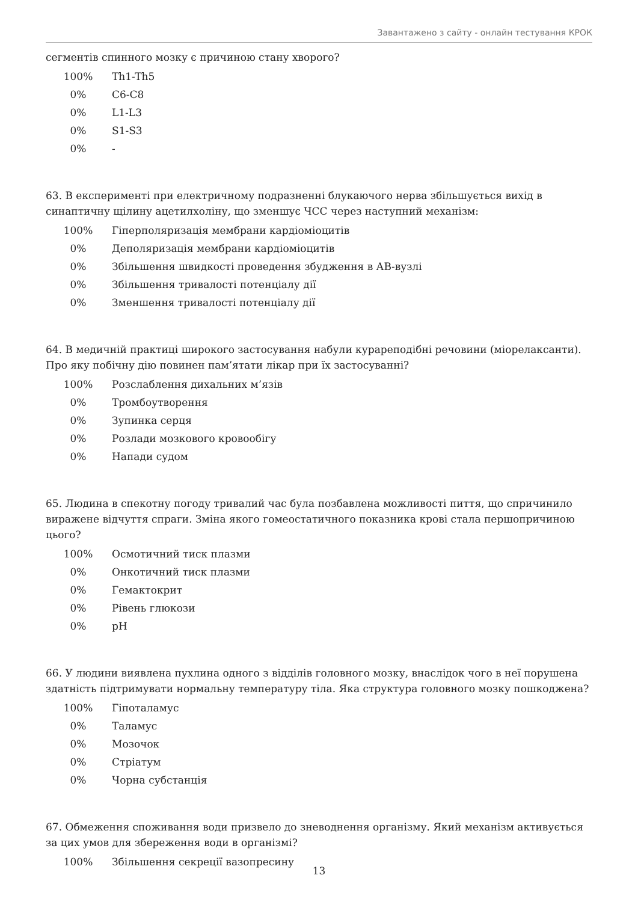Завантажено з сайту - онлайн тестування КРОК
сегментів спинного мозку є причиною стану хворого?
| 100% | Th1-Th5 |
| 0% | C6-C8 |
| 0% | L1-L3 |
| 0% | S1-S3 |
| 0% | - |
63. В експерименті при електричному подразненні блукаючого нерва збільшується вихід в синаптичну щілину ацетилхоліну, що зменшує ЧСС через наступний механізм:
| 100% | Гіперполяризація мембрани кардіоміоцитів |
| 0% | Деполяризація мембрани кардіоміоцитів |
| 0% | Збільшення швидкості проведення збудження в АВ-вузлі |
| 0% | Збільшення тривалості потенціалу дії |
| 0% | Зменшення тривалості потенціалу дії |
64. В медичній практиці широкого застосування набули курареподібні речовини (міорелаксанти). Про яку побічну дію повинен пам’ятати лікар при їх застосуванні?
| 100% | Розслаблення дихальних м’язів |
| 0% | Тромбоутворення |
| 0% | Зупинка серця |
| 0% | Розлади мозкового кровообігу |
| 0% | Напади судом |
65. Людина в спекотну погоду тривалий час була позбавлена можливості пиття, що спричинило виражене відчуття спраги. Зміна якого гомеостатичного показника крові стала першопричиною цього?
| 100% | Осмотичний тиск плазми |
| 0% | Онкотичний тиск плазми |
| 0% | Гемактокрит |
| 0% | Рівень глюкози |
| 0% | pH |
66. У людини виявлена пухлина одного з відділів головного мозку, внаслідок чого в неї порушена здатність підтримувати нормальну температуру тіла. Яка структура головного мозку пошкоджена?
| 100% | Гіпоталамус |
| 0% | Таламус |
| 0% | Мозочок |
| 0% | Стріатум |
| 0% | Чорна субстанція |
67. Обмеження споживання води призвело до зневоднення організму. Який механізм активується за цих умов для збереження води в організмі?
| 100% | Збільшення секреції вазопресину |
13